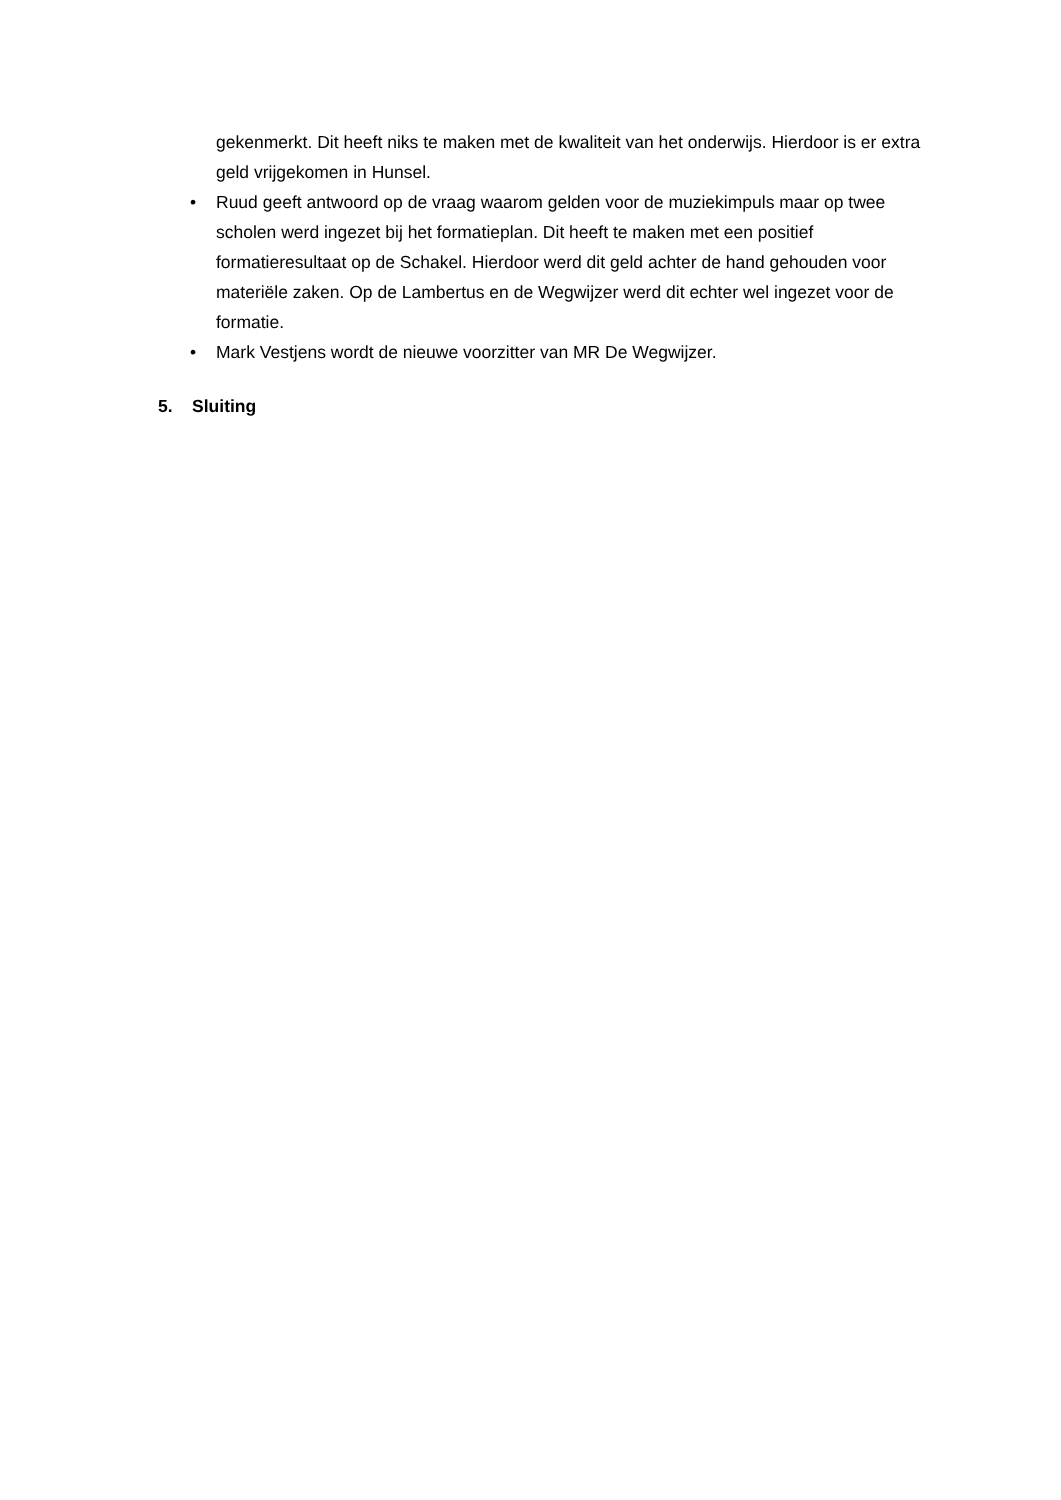gekenmerkt. Dit heeft niks te maken met de kwaliteit van het onderwijs. Hierdoor is er extra geld vrijgekomen in Hunsel.
• Ruud geeft antwoord op de vraag waarom gelden voor de muziekimpuls maar op twee scholen werd ingezet bij het formatieplan. Dit heeft te maken met een positief formatieresultaat op de Schakel. Hierdoor werd dit geld achter de hand gehouden voor materiële zaken. Op de Lambertus en de Wegwijzer werd dit echter wel ingezet voor de formatie.
• Mark Vestjens wordt de nieuwe voorzitter van MR De Wegwijzer.
5. Sluiting